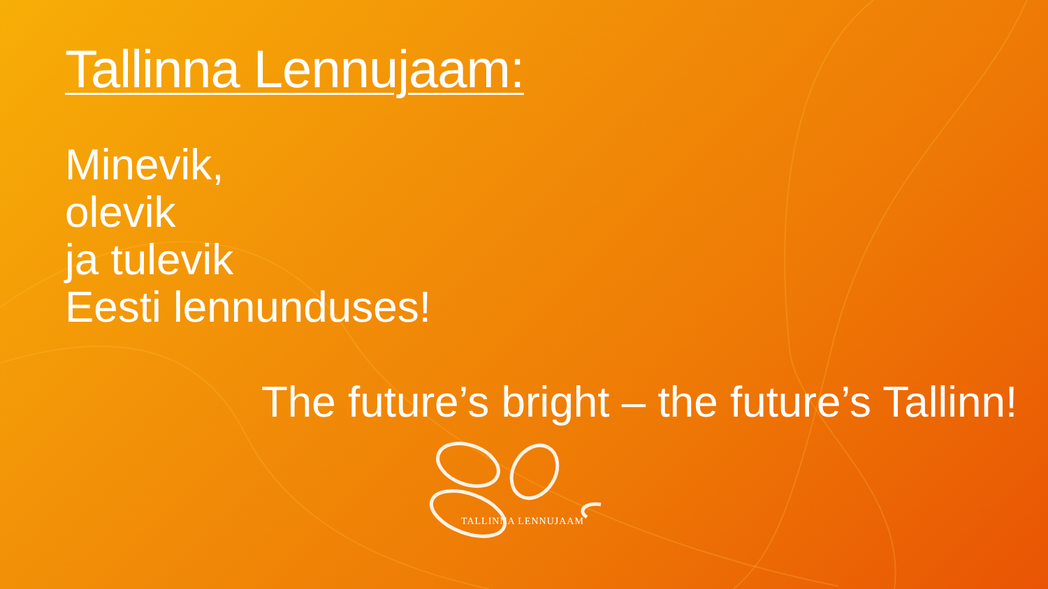Tallinna Lennujaam:
Minevik,
olevik
ja tulevik
Eesti lennunduses!
The future’s bright – the future’s Tallinn!
TALLINNA LENNUJAAM